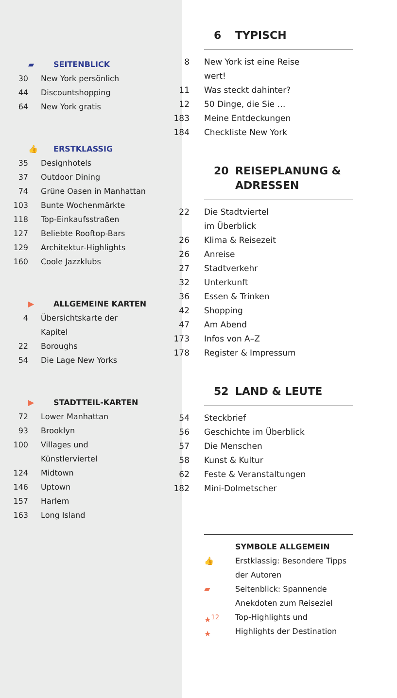▰ SEITENBLICK
30 New York persönlich
44 Discountshopping
64 New York gratis
👍 ERSTKLASSIG
35 Designhotels
37 Outdoor Dining
74 Grüne Oasen in Manhattan
103 Bunte Wochenmärkte
118 Top-Einkaufsstraßen
127 Beliebte Rooftop-Bars
129 Architektur-Highlights
160 Coole Jazzklubs
▶ ALLGEMEINE KARTEN
4 Übersichtskarte der
Kapitel
22 Boroughs
54 Die Lage New Yorks
▶ STADTTEIL-KARTEN
72 Lower Manhattan
93 Brooklyn
100 Villages und
Künstlerviertel
124 Midtown
146 Uptown
157 Harlem
163 Long Island
6 TYPISCH
8 New York ist eine Reise wert!
11 Was steckt dahinter?
12 50 Dinge, die Sie …
183 Meine Entdeckungen
184 Checkliste New York
20 REISEPLANUNG &
ADRESSEN
22 Die Stadtviertel
im Überblick
26 Klima & Reisezeit
26 Anreise
27 Stadtverkehr
32 Unterkunft
36 Essen & Trinken
42 Shopping
47 Am Abend
173 Infos von A–Z
178 Register & Impressum
52 LAND & LEUTE
54 Steckbrief
56 Geschichte im Überblick
57 Die Menschen
58 Kunst & Kultur
62 Feste & Veranstaltungen
182 Mini-Dolmetscher
SYMBOLE ALLGEMEIN
👍 Erstklassig: Besondere Tipps
der Autoren
▰ Seitenblick: Spannende
Anekdoten zum Reiseziel
★<sup>12</sup>
★ Top-Highlights und
Highlights der Destination